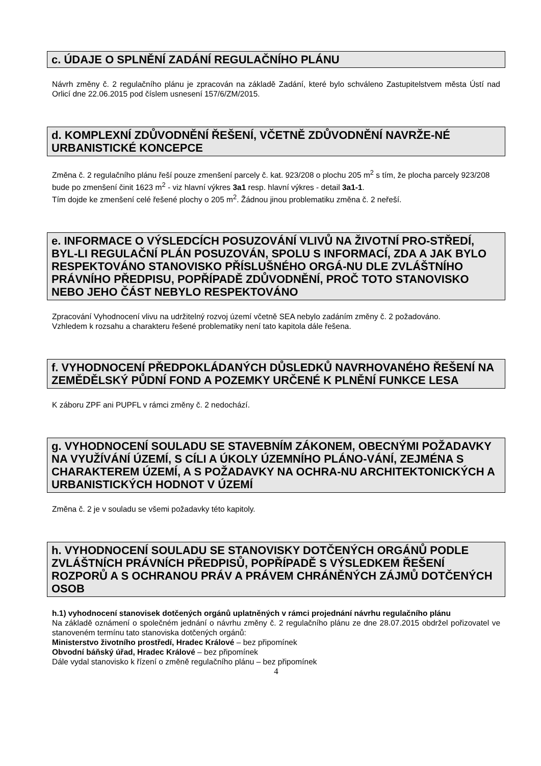c. ÚDAJE O SPLNĚNÍ ZADÁNÍ REGULAČNÍHO PLÁNU
Návrh změny č. 2 regulačního plánu je zpracován na základě Zadání, které bylo schváleno Zastupitelstvem města Ústí nad Orlicí dne 22.06.2015 pod číslem usnesení 157/6/ZM/2015.
d. KOMPLEXNÍ ZDŮVODNĚNÍ ŘEŠENÍ, VČETNĚ ZDŮVODNĚNÍ NAVRŽE-NÉ URBANISTICKÉ KONCEPCE
Změna č. 2 regulačního plánu řeší pouze zmenšení parcely č. kat. 923/208 o plochu 205 m<sup>2</sup> s tím, že plocha parcely 923/208 bude po zmenšení činit 1623 m<sup>2</sup> - viz hlavní výkres 3a1 resp. hlavní výkres - detail 3a1-1.
Tím dojde ke zmenšení celé řešené plochy o 205 m<sup>2</sup>. Žádnou jinou problematiku změna č. 2 neřeší.
e. INFORMACE O VÝSLEDCÍCH POSUZOVÁNÍ VLIVŮ NA ŽIVOTNÍ PRO-STŘEDÍ, BYL-LI REGULAČNÍ PLÁN POSUZOVÁN, SPOLU S INFORMACÍ, ZDA A JAK BYLO RESPEKTOVÁNO STANOVISKO PŘÍSLUŠNÉHO ORGÁ-NU DLE ZVLÁŠTNÍHO PRÁVNÍHO PŘEDPISU, POPŘÍPADĚ ZDŮVODNĚNÍ, PROČ TOTO STANOVISKO NEBO JEHO ČÁST NEBYLO RESPEKTOVÁNO
Zpracování Vyhodnocení vlivu na udržitelný rozvoj území včetně SEA nebylo zadáním změny č. 2 požadováno.
Vzhledem k rozsahu a charakteru řešené problematiky není tato kapitola dále řešena.
f. VYHODNOCENÍ PŘEDPOKLÁDANÝCH DŮSLEDKŮ NAVRHOVANÉHO ŘEŠENÍ NA ZEMĚDĚLSKÝ PŮDNÍ FOND A POZEMKY URČENÉ K PLNĚNÍ FUNKCE LESA
K záboru ZPF ani PUPFL v rámci změny č. 2 nedochází.
g. VYHODNOCENÍ SOULADU SE STAVEBNÍM ZÁKONEM, OBECNÝMI POŽADAVKY NA VYUŽÍVÁNÍ ÚZEMÍ, S CÍLI A ÚKOLY ÚZEMNÍHO PLÁNO-VÁNÍ, ZEJMÉNA S CHARAKTEREM ÚZEMÍ, A S POŽADAVKY NA OCHRA-NU ARCHITEKTONICKÝCH A URBANISTICKÝCH HODNOT V ÚZEMÍ
Změna č. 2 je v souladu se všemi požadavky této kapitoly.
h. VYHODNOCENÍ SOULADU SE STANOVISKY DOTČENÝCH ORGÁNŮ PODLE ZVLÁŠTNÍCH PRÁVNÍCH PŘEDPISŮ, POPŘÍPADĚ S VÝSLEDKEM ŘEŠENÍ ROZPORŮ A S OCHRANOU PRÁV A PRÁVEM CHRÁNĚNÝCH ZÁJMŮ DOTČENÝCH OSOB
h.1) vyhodnocení stanovisek dotčených orgánů uplatněných v rámci projednání návrhu regulačního plánu
Na základě oznámení o společném jednání o návrhu změny č. 2 regulačního plánu ze dne 28.07.2015 obdržel pořizovatel ve stanoveném termínu tato stanoviska dotčených orgánů:
Ministerstvo životního prostředí, Hradec Králové – bez připomínek
Obvodní báňský úřad, Hradec Králové – bez připomínek
Dále vydal stanovisko k řízení o změně regulačního plánu – bez připomínek
4